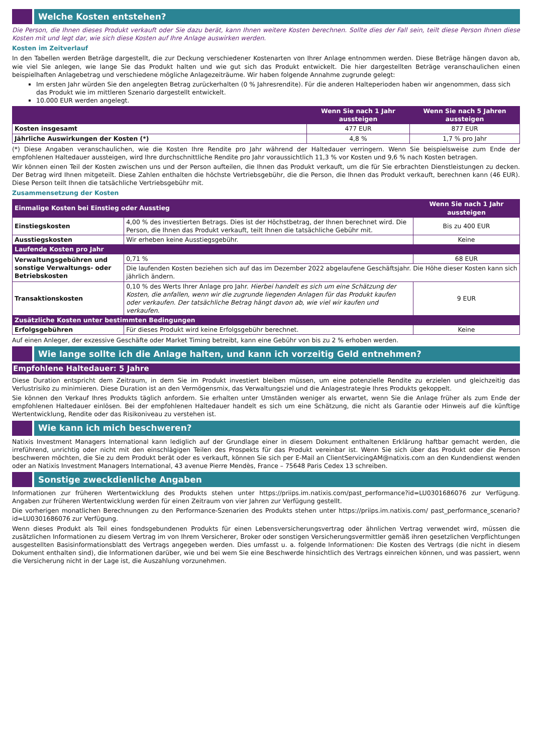Welche Kosten entstehen?
Die Person, die Ihnen dieses Produkt verkauft oder Sie dazu berät, kann Ihnen weitere Kosten berechnen. Sollte dies der Fall sein, teilt diese Person Ihnen diese Kosten mit und legt dar, wie sich diese Kosten auf Ihre Anlage auswirken werden.
Kosten im Zeitverlauf
In den Tabellen werden Beträge dargestellt, die zur Deckung verschiedener Kostenarten von Ihrer Anlage entnommen werden. Diese Beträge hängen davon ab, wie viel Sie anlegen, wie lange Sie das Produkt halten und wie gut sich das Produkt entwickelt. Die hier dargestellten Beträge veranschaulichen einen beispielhaften Anlagebetrag und verschiedene mögliche Anlagezeiträume. Wir haben folgende Annahme zugrunde gelegt:
Im ersten Jahr würden Sie den angelegten Betrag zurückerhalten (0 % Jahresrendite). Für die anderen Halteperioden haben wir angenommen, dass sich das Produkt wie im mittleren Szenario dargestellt entwickelt.
10.000 EUR werden angelegt.
| | Wenn Sie nach 1 Jahr aussteigen | Wenn Sie nach 5 Jahren aussteigen |
| --- | --- | --- |
| Kosten insgesamt | 477 EUR | 877 EUR |
| Jährliche Auswirkungen der Kosten (*) | 4,8 % | 1,7 % pro Jahr |
(*) Diese Angaben veranschaulichen, wie die Kosten Ihre Rendite pro Jahr während der Haltedauer verringern. Wenn Sie beispielsweise zum Ende der empfohlenen Haltedauer aussteigen, wird Ihre durchschnittliche Rendite pro Jahr voraussichtlich 11,3 % vor Kosten und 9,6 % nach Kosten betragen.
Wir können einen Teil der Kosten zwischen uns und der Person aufteilen, die Ihnen das Produkt verkauft, um die für Sie erbrachten Dienstleistungen zu decken. Der Betrag wird Ihnen mitgeteilt. Diese Zahlen enthalten die höchste Vertriebsgebühr, die die Person, die Ihnen das Produkt verkauft, berechnen kann (46 EUR). Diese Person teilt Ihnen die tatsächliche Vertriebsgebühr mit.
Zusammensetzung der Kosten
| Einmalige Kosten bei Einstieg oder Ausstieg | | Wenn Sie nach 1 Jahr aussteigen |
| --- | --- | --- |
| Einstiegskosten | 4,00 % des investierten Betrags. Dies ist der Höchstbetrag, der Ihnen berechnet wird. Die Person, die Ihnen das Produkt verkauft, teilt Ihnen die tatsächliche Gebühr mit. | Bis zu 400 EUR |
| Ausstiegskosten | Wir erheben keine Ausstiegsgebühr. | Keine |
| Laufende Kosten pro Jahr | | |
| Verwaltungsgebühren und sonstige Verwaltungs- oder Betriebskosten | 0,71 % | 68 EUR |
| | Die laufenden Kosten beziehen sich auf das im Dezember 2022 abgelaufene Geschäftsjahr. Die Höhe dieser Kosten kann sich jährlich ändern. | |
| Transaktionskosten | 0,10 % des Werts Ihrer Anlage pro Jahr. Hierbei handelt es sich um eine Schätzung der Kosten, die anfallen, wenn wir die zugrunde liegenden Anlagen für das Produkt kaufen oder verkaufen. Der tatsächliche Betrag hängt davon ab, wie viel wir kaufen und verkaufen. | 9 EUR |
| Zusätzliche Kosten unter bestimmten Bedingungen | | |
| Erfolgsgebühren | Für dieses Produkt wird keine Erfolgsgebühr berechnet. | Keine |
Auf einen Anleger, der exzessive Geschäfte oder Market Timing betreibt, kann eine Gebühr von bis zu 2 % erhoben werden.
Wie lange sollte ich die Anlage halten, und kann ich vorzeitig Geld entnehmen?
Empfohlene Haltedauer: 5 Jahre
Diese Duration entspricht dem Zeitraum, in dem Sie im Produkt investiert bleiben müssen, um eine potenzielle Rendite zu erzielen und gleichzeitig das Verlustrisiko zu minimieren. Diese Duration ist an den Vermögensmix, das Verwaltungsziel und die Anlagestrategie Ihres Produkts gekoppelt.
Sie können den Verkauf Ihres Produkts täglich anfordern. Sie erhalten unter Umständen weniger als erwartet, wenn Sie die Anlage früher als zum Ende der empfohlenen Haltedauer einlösen. Bei der empfohlenen Haltedauer handelt es sich um eine Schätzung, die nicht als Garantie oder Hinweis auf die künftige Wertentwicklung, Rendite oder das Risikoniveau zu verstehen ist.
Wie kann ich mich beschweren?
Natixis Investment Managers International kann lediglich auf der Grundlage einer in diesem Dokument enthaltenen Erklärung haftbar gemacht werden, die irreführend, unrichtig oder nicht mit den einschlägigen Teilen des Prospekts für das Produkt vereinbar ist. Wenn Sie sich über das Produkt oder die Person beschweren möchten, die Sie zu dem Produkt berät oder es verkauft, können Sie sich per E-Mail an ClientServicingAM@natixis.com an den Kundendienst wenden oder an Natixis Investment Managers International, 43 avenue Pierre Mendès, France – 75648 Paris Cedex 13 schreiben.
Sonstige zweckdienliche Angaben
Informationen zur früheren Wertentwicklung des Produkts stehen unter https://priips.im.natixis.com/past_performance?id=LU0301686076 zur Verfügung. Angaben zur früheren Wertentwicklung werden für einen Zeitraum von vier Jahren zur Verfügung gestellt.
Die vorherigen monatlichen Berechnungen zu den Performance-Szenarien des Produkts stehen unter https://priips.im.natixis.com/ past_performance_scenario?id=LU0301686076 zur Verfügung.
Wenn dieses Produkt als Teil eines fondsgebundenen Produkts für einen Lebensversicherungsvertrag oder ähnlichen Vertrag verwendet wird, müssen die zusätzlichen Informationen zu diesem Vertrag im von Ihrem Versicherer, Broker oder sonstigen Versicherungsvermittler gemäß ihren gesetzlichen Verpflichtungen ausgestellten Basisinformationsblatt des Vertrags angegeben werden. Dies umfasst u. a. folgende Informationen: Die Kosten des Vertrags (die nicht in diesem Dokument enthalten sind), die Informationen darüber, wie und bei wem Sie eine Beschwerde hinsichtlich des Vertrags einreichen können, und was passiert, wenn die Versicherung nicht in der Lage ist, die Auszahlung vorzunehmen.